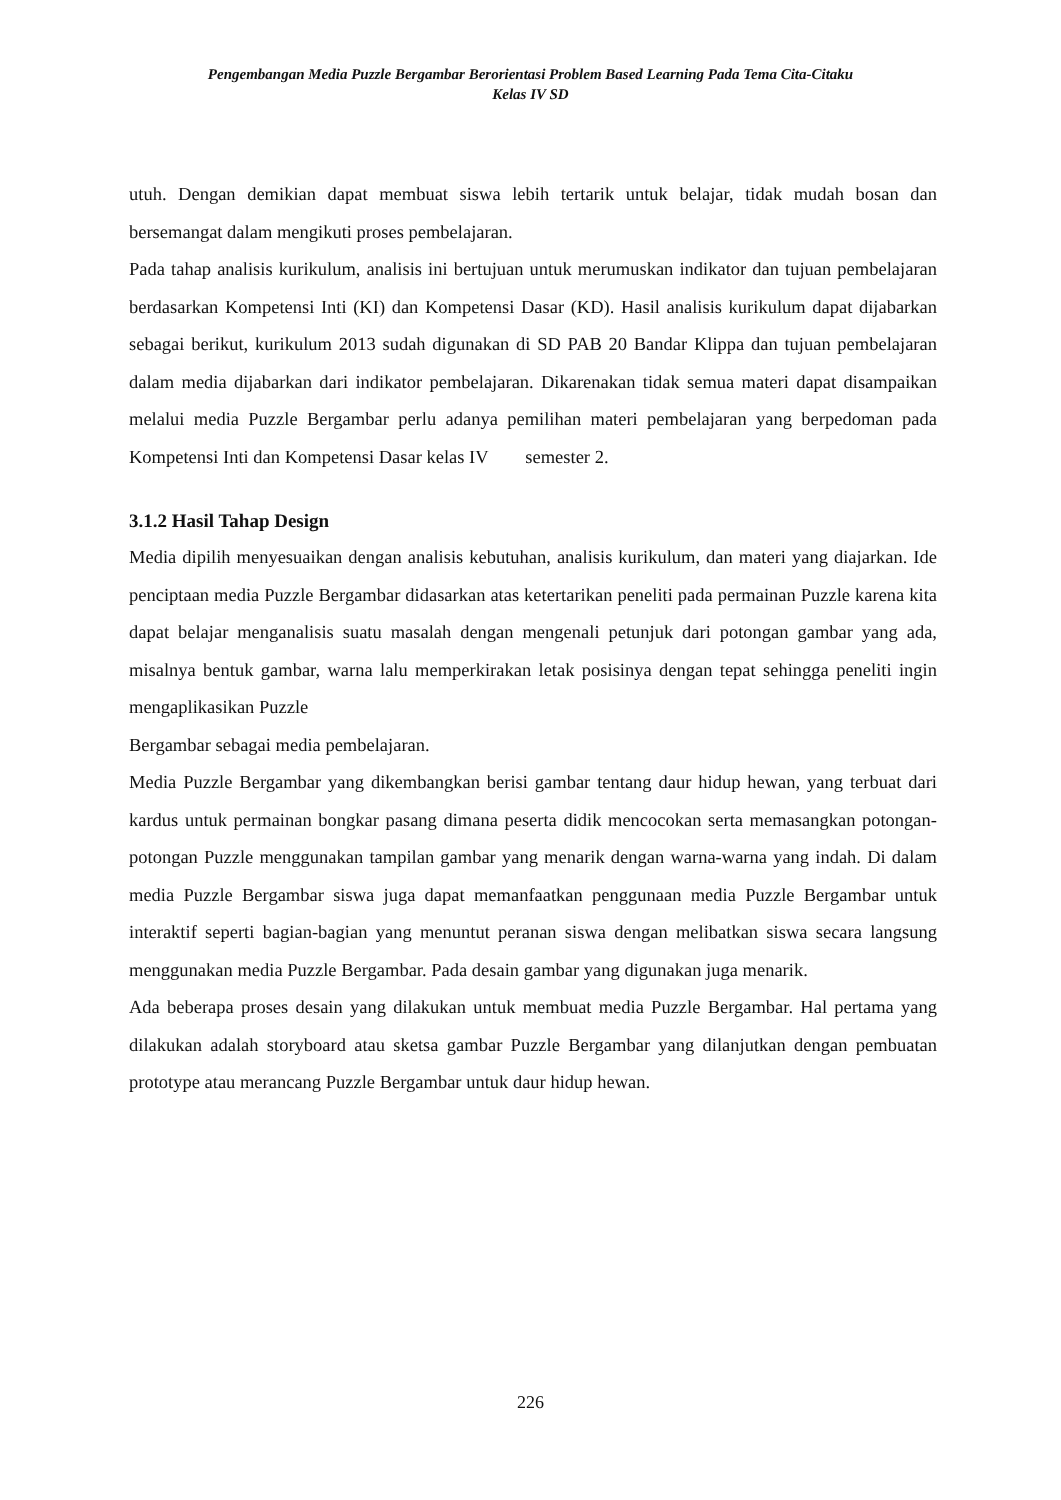Pengembangan Media Puzzle Bergambar Berorientasi Problem Based Learning Pada Tema Cita-Citaku
Kelas IV SD
utuh. Dengan demikian dapat membuat siswa lebih tertarik untuk belajar, tidak mudah bosan dan bersemangat dalam mengikuti proses pembelajaran.
Pada tahap analisis kurikulum, analisis ini bertujuan untuk merumuskan indikator dan tujuan pembelajaran berdasarkan Kompetensi Inti (KI) dan Kompetensi Dasar (KD). Hasil analisis kurikulum dapat dijabarkan sebagai berikut, kurikulum 2013 sudah digunakan di SD PAB 20 Bandar Klippa dan tujuan pembelajaran dalam media dijabarkan dari indikator pembelajaran. Dikarenakan tidak semua materi dapat disampaikan melalui media Puzzle Bergambar perlu adanya pemilihan materi pembelajaran yang berpedoman pada Kompetensi Inti dan Kompetensi Dasar kelas IV semester 2.
3.1.2 Hasil Tahap Design
Media dipilih menyesuaikan dengan analisis kebutuhan, analisis kurikulum, dan materi yang diajarkan. Ide penciptaan media Puzzle Bergambar didasarkan atas ketertarikan peneliti pada permainan Puzzle karena kita dapat belajar menganalisis suatu masalah dengan mengenali petunjuk dari potongan gambar yang ada, misalnya bentuk gambar, warna lalu memperkirakan letak posisinya dengan tepat sehingga peneliti ingin mengaplikasikan Puzzle
Bergambar sebagai media pembelajaran.
Media Puzzle Bergambar yang dikembangkan berisi gambar tentang daur hidup hewan, yang terbuat dari kardus untuk permainan bongkar pasang dimana peserta didik mencocokan serta memasangkan potongan-potongan Puzzle menggunakan tampilan gambar yang menarik dengan warna-warna yang indah. Di dalam media Puzzle Bergambar siswa juga dapat memanfaatkan penggunaan media Puzzle Bergambar untuk interaktif seperti bagian-bagian yang menuntut peranan siswa dengan melibatkan siswa secara langsung menggunakan media Puzzle Bergambar. Pada desain gambar yang digunakan juga menarik.
Ada beberapa proses desain yang dilakukan untuk membuat media Puzzle Bergambar. Hal pertama yang dilakukan adalah storyboard atau sketsa gambar Puzzle Bergambar yang dilanjutkan dengan pembuatan prototype atau merancang Puzzle Bergambar untuk daur hidup hewan.
226